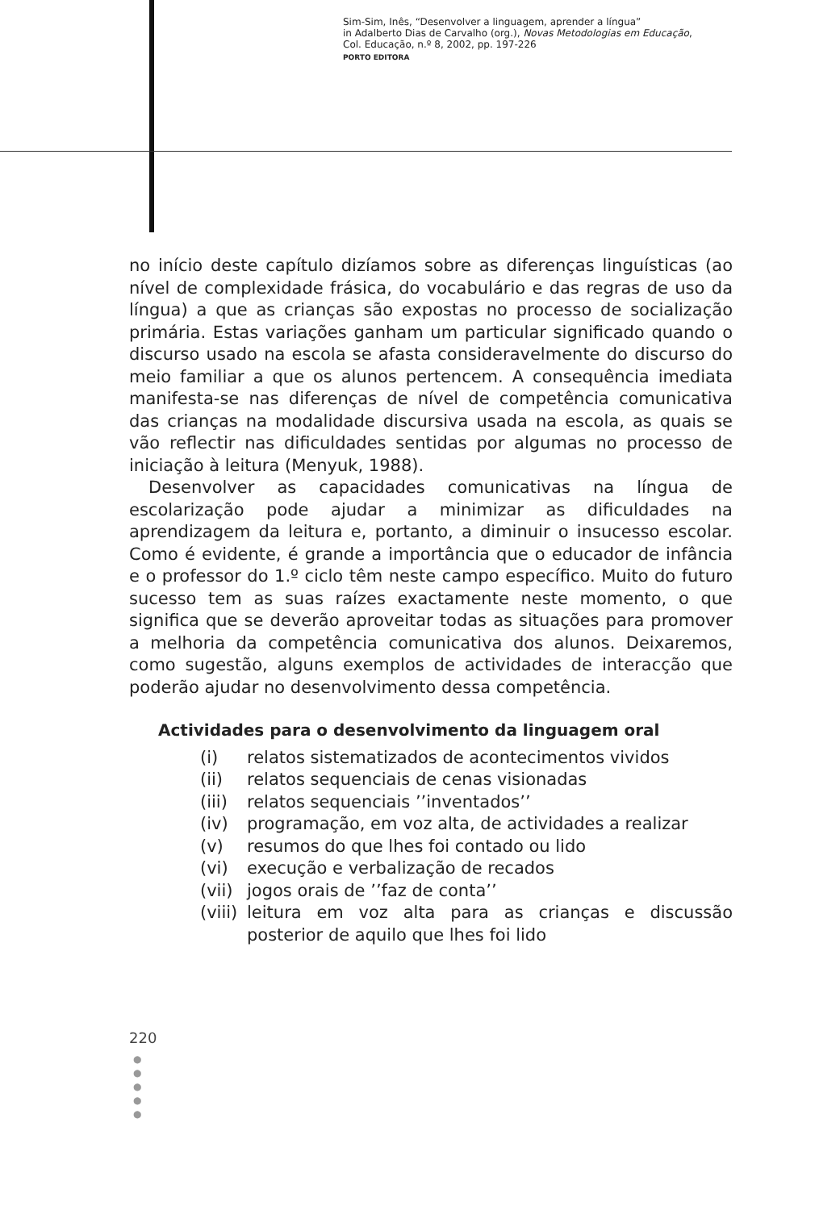Sim-Sim, Inês, “Desenvolver a linguagem, aprender a língua”
in Adalberto Dias de Carvalho (org.), Novas Metodologias em Educação,
Col. Educação, n.º 8, 2002, pp. 197-226
PORTO EDITORA
no início deste capítulo dizíamos sobre as diferenças linguísticas (ao nível de complexidade frásica, do vocabulário e das regras de uso da língua) a que as crianças são expostas no processo de socialização primária. Estas variações ganham um particular significado quando o discurso usado na escola se afasta consideravelmente do discurso do meio familiar a que os alunos pertencem. A consequência imediata manifesta-se nas diferenças de nível de competência comunicativa das crianças na modalidade discursiva usada na escola, as quais se vão reflectir nas dificuldades sentidas por algumas no processo de iniciação à leitura (Menyuk, 1988).
Desenvolver as capacidades comunicativas na língua de escolarização pode ajudar a minimizar as dificuldades na aprendizagem da leitura e, portanto, a diminuir o insucesso escolar. Como é evidente, é grande a importância que o educador de infância e o professor do 1.º ciclo têm neste campo específico. Muito do futuro sucesso tem as suas raízes exactamente neste momento, o que significa que se deverão aproveitar todas as situações para promover a melhoria da competência comunicativa dos alunos. Deixaremos, como sugestão, alguns exemplos de actividades de interacção que poderão ajudar no desenvolvimento dessa competência.
Actividades para o desenvolvimento da linguagem oral
(i) relatos sistematizados de acontecimentos vividos
(ii) relatos sequenciais de cenas visionadas
(iii) relatos sequenciais ’’inventados’’
(iv) programação, em voz alta, de actividades a realizar
(v) resumos do que lhes foi contado ou lido
(vi) execução e verbalização de recados
(vii) jogos orais de ’’faz de conta’’
(viii) leitura em voz alta para as crianças e discussão posterior de aquilo que lhes foi lido
220
●
●
●
●
●